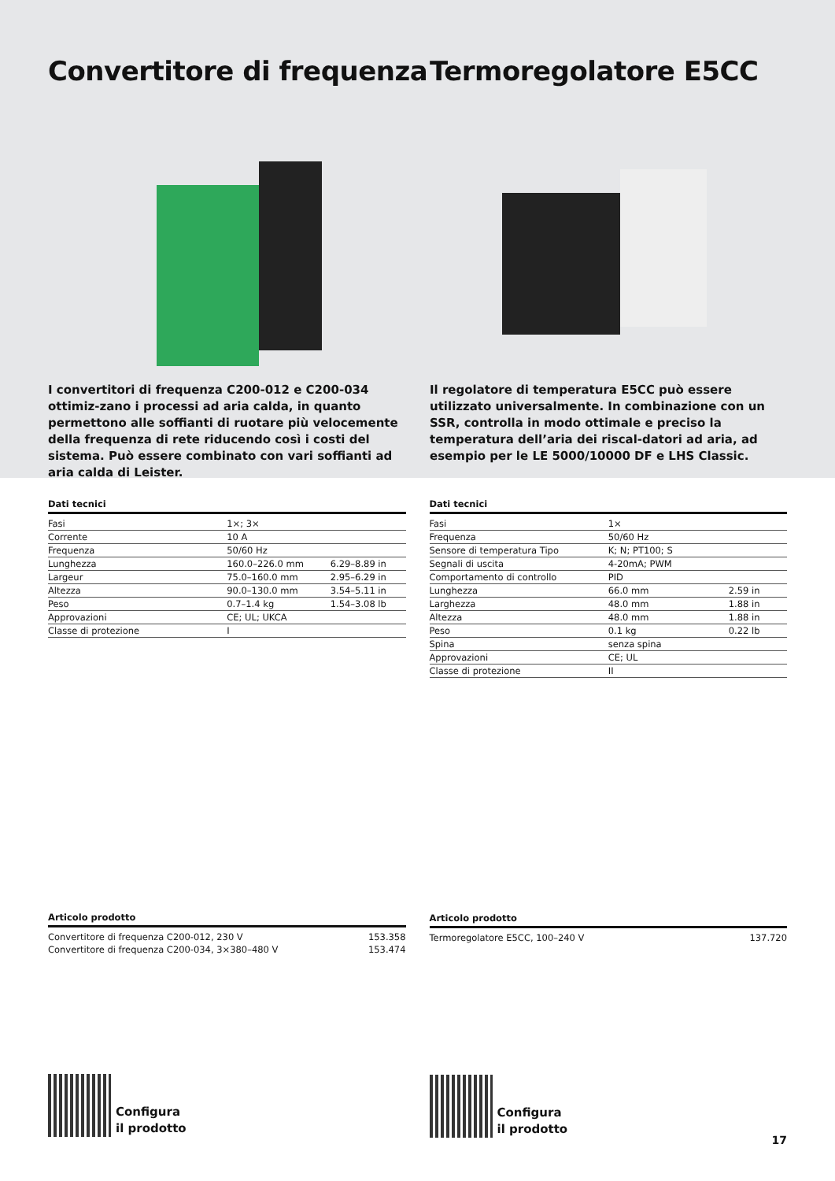Convertitore di frequenza
I convertitori di frequenza C200-012 e C200-034 ottimiz-zano i processi ad aria calda, in quanto permettono alle soffianti di ruotare più velocemente della frequenza di rete riducendo così i costi del sistema. Può essere combinato con vari soffianti ad aria calda di Leister.
Termoregolatore E5CC
Il regolatore di temperatura E5CC può essere utilizzato universalmente. In combinazione con un SSR, controlla in modo ottimale e preciso la temperatura dell’aria dei riscal-datori ad aria, ad esempio per le LE 5000/10000 DF e LHS Classic.
Dati tecnici
| Fasi | 1×; 3× | |
| Corrente | 10 A | |
| Frequenza | 50/60 Hz | |
| Lunghezza | 160.0–226.0 mm | 6.29–8.89 in |
| Largeur | 75.0–160.0 mm | 2.95–6.29 in |
| Altezza | 90.0–130.0 mm | 3.54–5.11 in |
| Peso | 0.7–1.4 kg | 1.54–3.08 lb |
| Approvazioni | CE; UL; UKCA | |
| Classe di protezione | I | |
Articolo prodotto
| Convertitore di frequenza C200-012, 230 V | 153.358 |
| Convertitore di frequenza C200-034, 3×380–480 V | 153.474 |
Configura
il prodotto
Dati tecnici
| Fasi | 1× | |
| Frequenza | 50/60 Hz | |
| Sensore di temperatura Tipo | K; N; PT100; S | |
| Segnali di uscita | 4-20mA; PWM | |
| Comportamento di controllo | PID | |
| Lunghezza | 66.0 mm | 2.59 in |
| Larghezza | 48.0 mm | 1.88 in |
| Altezza | 48.0 mm | 1.88 in |
| Peso | 0.1 kg | 0.22 lb |
| Spina | senza spina | |
| Approvazioni | CE; UL | |
| Classe di protezione | II | |
Articolo prodotto
| Termoregolatore E5CC, 100–240 V | 137.720 |
Configura
il prodotto
17